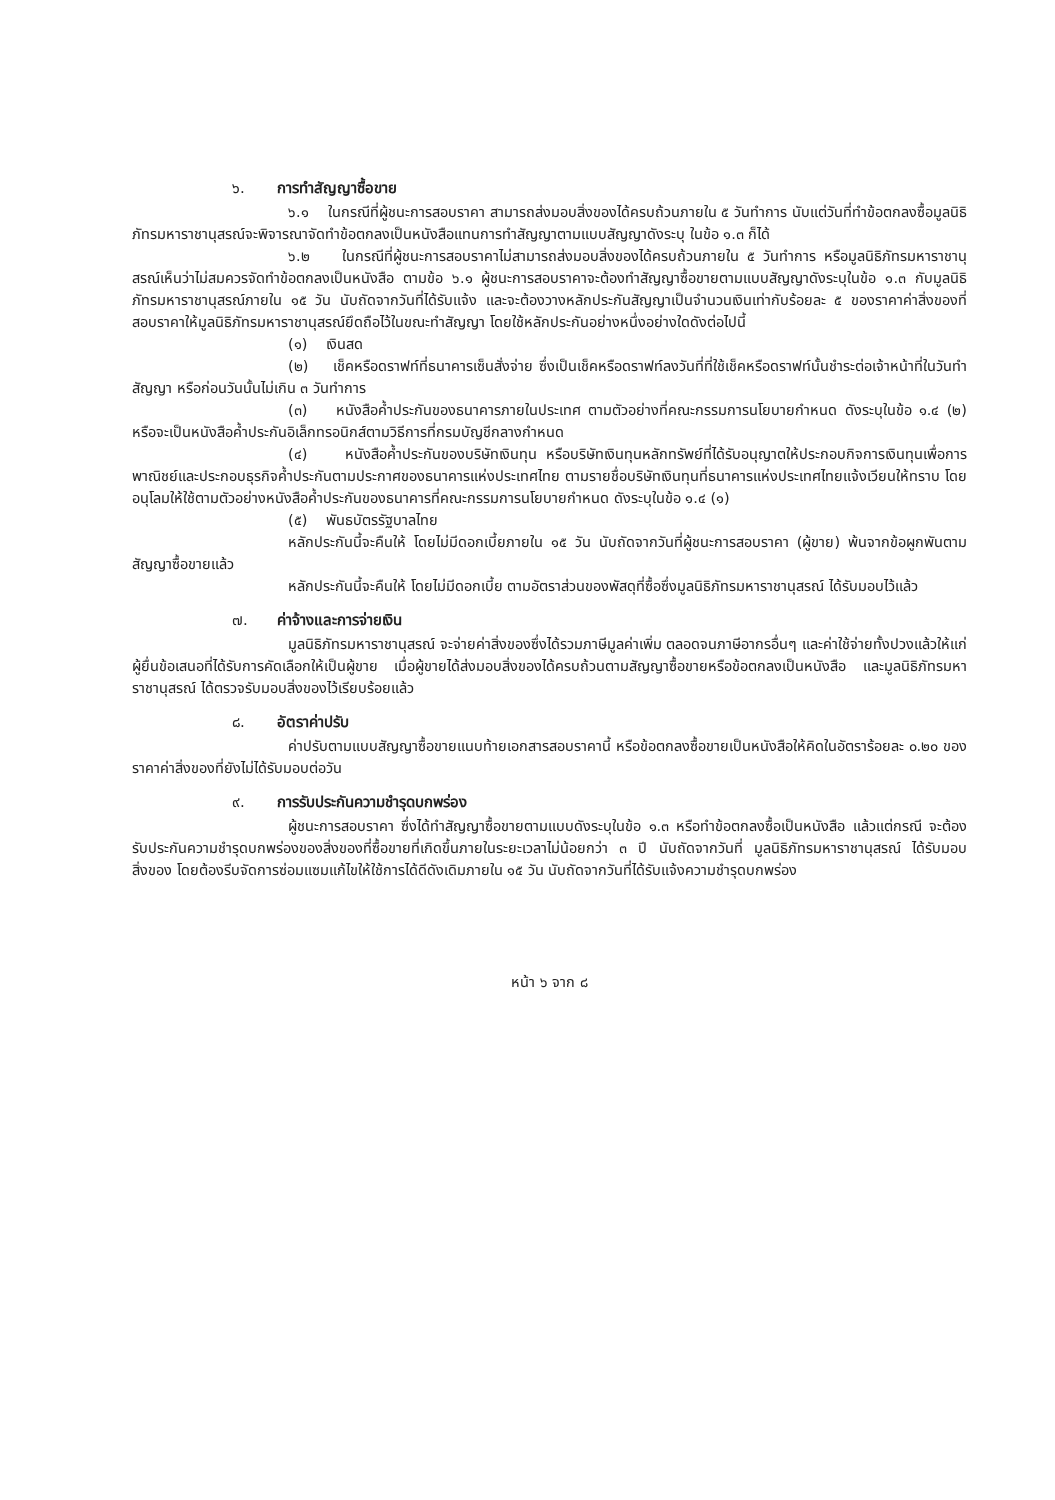๖. การทำสัญญาซื้อขาย
๖.๑ ในกรณีที่ผู้ชนะการสอบราคา สามารถส่งมอบสิ่งของได้ครบถ้วนภายใน ๕ วันทำการ นับแต่วันที่ทำข้อตกลงซื้อมูลนิธิภัทรมหาราชานุสรณ์จะพิจารณาจัดทำข้อตกลงเป็นหนังสือแทนการทำสัญญาตามแบบสัญญาดังระบุ ในข้อ ๑.๓ ก็ได้
๖.๒ ในกรณีที่ผู้ชนะการสอบราคาไม่สามารถส่งมอบสิ่งของได้ครบถ้วนภายใน ๕ วันทำการ หรือมูลนิธิภัทรมหาราชานุสรณ์เห็นว่าไม่สมควรจัดทำข้อตกลงเป็นหนังสือ ตามข้อ ๖.๑ ผู้ชนะการสอบราคาจะต้องทำสัญญาซื้อขายตามแบบสัญญาดังระบุในข้อ ๑.๓ กับมูลนิธิภัทรมหาราชานุสรณ์ภายใน ๑๕ วัน นับถัดจากวันที่ได้รับแจ้ง และจะต้องวางหลักประกันสัญญาเป็นจำนวนเงินเท่ากับร้อยละ ๕ ของราคาค่าสิ่งของที่สอบราคาให้มูลนิธิภัทรมหาราชานุสรณ์ยึดถือไว้ในขณะทำสัญญา โดยใช้หลักประกันอย่างหนึ่งอย่างใดดังต่อไปนี้
(๑) เงินสด
(๒) เช็คหรือดราฟท์ที่ธนาคารเซ็นสั่งจ่าย ซึ่งเป็นเช็คหรือดราฟท์ลงวันที่ที่ใช้เช็คหรือดราฟท์นั้นชำระต่อเจ้าหน้าที่ในวันทำสัญญา หรือก่อนวันนั้นไม่เกิน ๓ วันทำการ
(๓) หนังสือค้ำประกันของธนาคารภายในประเทศ ตามตัวอย่างที่คณะกรรมการนโยบายกำหนด ดังระบุในข้อ ๑.๔ (๒) หรือจะเป็นหนังสือค้ำประกันอิเล็กทรอนิกส์ตามวิธีการที่กรมบัญชีกลางกำหนด
(๔) หนังสือค้ำประกันของบริษัทเงินทุน หรือบริษัทเงินทุนหลักทรัพย์ที่ได้รับอนุญาตให้ประกอบกิจการเงินทุนเพื่อการพาณิชย์และประกอบธุรกิจค้ำประกันตามประกาศของธนาคารแห่งประเทศไทย ตามรายชื่อบริษัทเงินทุนที่ธนาคารแห่งประเทศไทยแจ้งเวียนให้ทราบ โดยอนุโลมให้ใช้ตามตัวอย่างหนังสือค้ำประกันของธนาคารที่คณะกรรมการนโยบายกำหนด ดังระบุในข้อ ๑.๔ (๑)
(๕) พันธบัตรรัฐบาลไทย
หลักประกันนี้จะคืนให้ โดยไม่มีดอกเบี้ยภายใน ๑๕ วัน นับถัดจากวันที่ผู้ชนะการสอบราคา (ผู้ขาย) พ้นจากข้อผูกพันตามสัญญาซื้อขายแล้ว
หลักประกันนี้จะคืนให้ โดยไม่มีดอกเบี้ย ตามอัตราส่วนของพัสดุที่ซื้อซึ่งมูลนิธิภัทรมหาราชานุสรณ์ ได้รับมอบไว้แล้ว
๗. ค่าจ้างและการจ่ายเงิน
มูลนิธิภัทรมหาราชานุสรณ์ จะจ่ายค่าสิ่งของซึ่งได้รวมภาษีมูลค่าเพิ่ม ตลอดจนภาษีอากรอื่นๆ และค่าใช้จ่ายทั้งปวงแล้วให้แก่ผู้ยื่นข้อเสนอที่ได้รับการคัดเลือกให้เป็นผู้ขาย เมื่อผู้ขายได้ส่งมอบสิ่งของได้ครบถ้วนตามสัญญาซื้อขายหรือข้อตกลงเป็นหนังสือ และมูลนิธิภัทรมหาราชานุสรณ์ ได้ตรวจรับมอบสิ่งของไว้เรียบร้อยแล้ว
๘. อัตราค่าปรับ
ค่าปรับตามแบบสัญญาซื้อขายแนบท้ายเอกสารสอบราคานี้ หรือข้อตกลงซื้อขายเป็นหนังสือให้คิดในอัตราร้อยละ ๐.๒๐ ของราคาค่าสิ่งของที่ยังไม่ได้รับมอบต่อวัน
๙. การรับประกันความชำรุดบกพร่อง
ผู้ชนะการสอบราคา ซึ่งได้ทำสัญญาซื้อขายตามแบบดังระบุในข้อ ๑.๓ หรือทำข้อตกลงซื้อเป็นหนังสือ แล้วแต่กรณี จะต้องรับประกันความชำรุดบกพร่องของสิ่งของที่ซื้อขายที่เกิดขึ้นภายในระยะเวลาไม่น้อยกว่า ๓ ปี นับถัดจากวันที่ มูลนิธิภัทรมหาราชานุสรณ์ ได้รับมอบสิ่งของ โดยต้องรีบจัดการซ่อมแซมแก้ไขให้ใช้การได้ดีดังเดิมภายใน ๑๕ วัน นับถัดจากวันที่ได้รับแจ้งความชำรุดบกพร่อง
หน้า ๖ จาก ๘